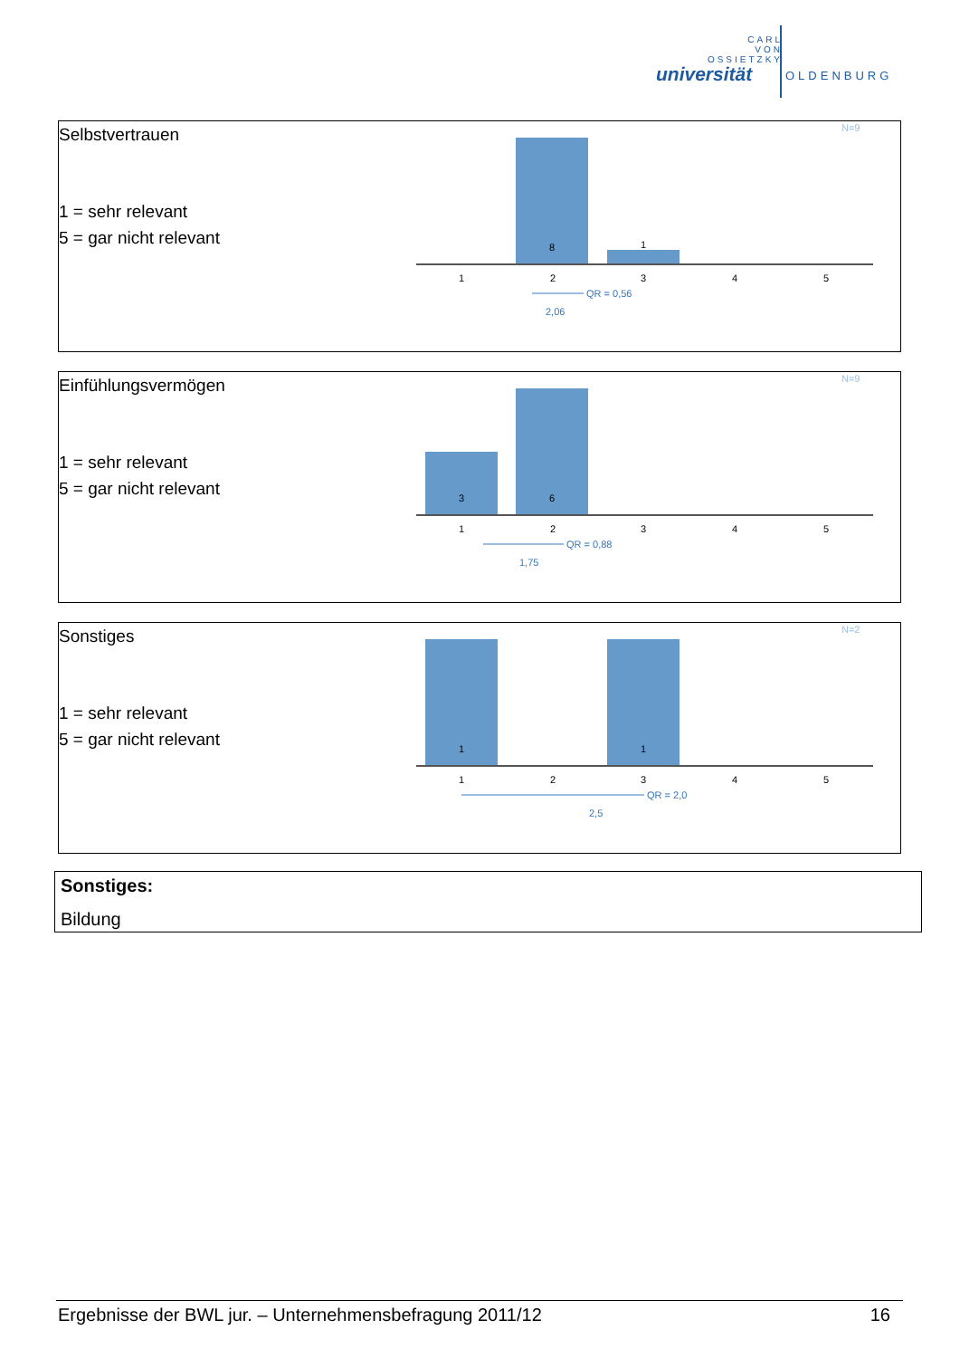CARL
VON
OSSIETZKY
universität OLDENBURG
| Selbstvertrauen 1 = sehr relevant 5 = gar nicht relevant | N=9 8 1 1 2 3 4 5 QR = 0,56 2,06 |
| Einfühlungsvermögen 1 = sehr relevant 5 = gar nicht relevant | N=9 3 6 1 2 3 4 5 QR = 0,88 1,75 |
| Sonstiges 1 = sehr relevant 5 = gar nicht relevant | N=2 1 1 1 2 3 4 5 QR = 2,0 2,5 |
Sonstiges:
Bildung
Ergebnisse der BWL jur. – Unternehmensbefragung 2011/12 16